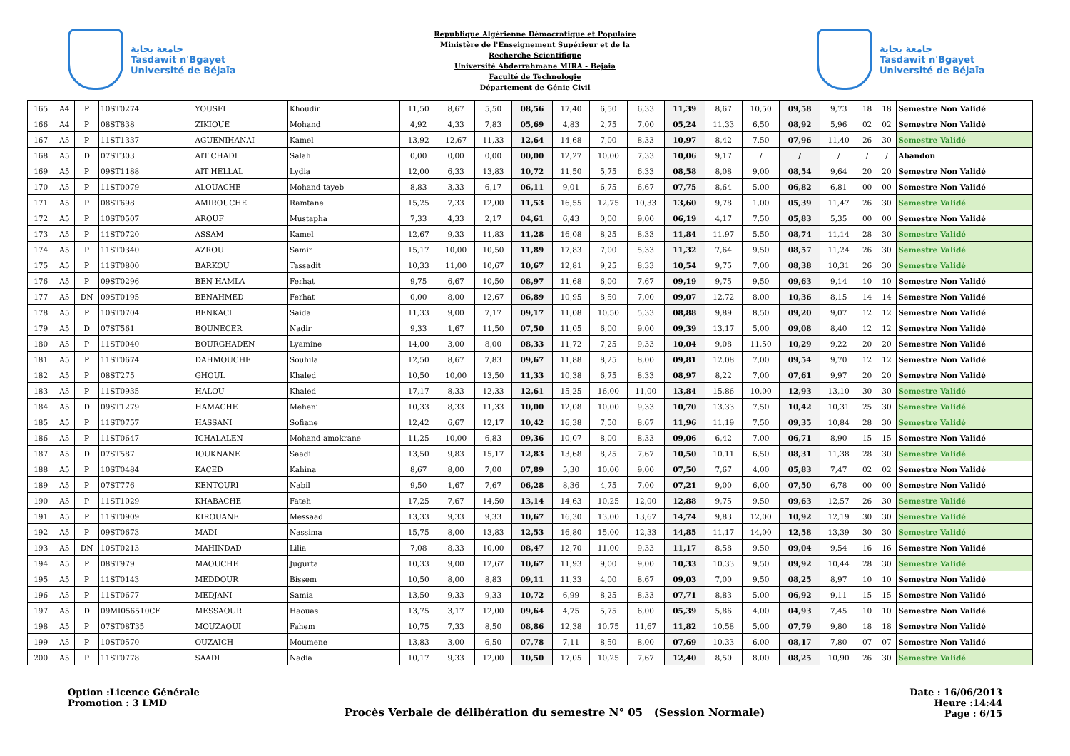جامعة بجاية
Tasdawit n'Bgayet
Université de Béjaïa
République Algérienne Démocratique et Populaire
Ministère de l'Enseignement Supérieur et de la
Recherche Scientifique
Université Abderrahmane MIRA - Bejaia
Faculté de Technologie
Département de Génie Civil
جامعة بجاية
Tasdawit n'Bgayet
Université de Béjaïa
| 165 | A4 | P | 10ST0274 | YOUSFI | Khoudir | 11,50 | 8,67 | 5,50 | 08,56 | 17,40 | 6,50 | 6,33 | 11,39 | 8,67 | 10,50 | 09,58 | 9,73 | 18 | 18 | Semestre Non Validé |
| 166 | A4 | P | 08ST838 | ZIKIOUE | Mohand | 4,92 | 4,33 | 7,83 | 05,69 | 4,83 | 2,75 | 7,00 | 05,24 | 11,33 | 6,50 | 08,92 | 5,96 | 02 | 02 | Semestre Non Validé |
| 167 | A5 | P | 11ST1337 | AGUENIHANAI | Kamel | 13,92 | 12,67 | 11,33 | 12,64 | 14,68 | 7,00 | 8,33 | 10,97 | 8,42 | 7,50 | 07,96 | 11,40 | 26 | 30 | Semestre Validé |
| 168 | A5 | D | 07ST303 | AIT CHADI | Salah | 0,00 | 0,00 | 0,00 | 00,00 | 12,27 | 10,00 | 7,33 | 10,06 | 9,17 | / | / | / | / | / | Abandon |
| 169 | A5 | P | 09ST1188 | AIT HELLAL | Lydia | 12,00 | 6,33 | 13,83 | 10,72 | 11,50 | 5,75 | 6,33 | 08,58 | 8,08 | 9,00 | 08,54 | 9,64 | 20 | 20 | Semestre Non Validé |
| 170 | A5 | P | 11ST0079 | ALOUACHE | Mohand tayeb | 8,83 | 3,33 | 6,17 | 06,11 | 9,01 | 6,75 | 6,67 | 07,75 | 8,64 | 5,00 | 06,82 | 6,81 | 00 | 00 | Semestre Non Validé |
| 171 | A5 | P | 08ST698 | AMIROUCHE | Ramtane | 15,25 | 7,33 | 12,00 | 11,53 | 16,55 | 12,75 | 10,33 | 13,60 | 9,78 | 1,00 | 05,39 | 11,47 | 26 | 30 | Semestre Validé |
| 172 | A5 | P | 10ST0507 | AROUF | Mustapha | 7,33 | 4,33 | 2,17 | 04,61 | 6,43 | 0,00 | 9,00 | 06,19 | 4,17 | 7,50 | 05,83 | 5,35 | 00 | 00 | Semestre Non Validé |
| 173 | A5 | P | 11ST0720 | ASSAM | Kamel | 12,67 | 9,33 | 11,83 | 11,28 | 16,08 | 8,25 | 8,33 | 11,84 | 11,97 | 5,50 | 08,74 | 11,14 | 28 | 30 | Semestre Validé |
| 174 | A5 | P | 11ST0340 | AZROU | Samir | 15,17 | 10,00 | 10,50 | 11,89 | 17,83 | 7,00 | 5,33 | 11,32 | 7,64 | 9,50 | 08,57 | 11,24 | 26 | 30 | Semestre Validé |
| 175 | A5 | P | 11ST0800 | BARKOU | Tassadit | 10,33 | 11,00 | 10,67 | 10,67 | 12,81 | 9,25 | 8,33 | 10,54 | 9,75 | 7,00 | 08,38 | 10,31 | 26 | 30 | Semestre Validé |
| 176 | A5 | P | 09ST0296 | BEN HAMLA | Ferhat | 9,75 | 6,67 | 10,50 | 08,97 | 11,68 | 6,00 | 7,67 | 09,19 | 9,75 | 9,50 | 09,63 | 9,14 | 10 | 10 | Semestre Non Validé |
| 177 | A5 | DN | 09ST0195 | BENAHMED | Ferhat | 0,00 | 8,00 | 12,67 | 06,89 | 10,95 | 8,50 | 7,00 | 09,07 | 12,72 | 8,00 | 10,36 | 8,15 | 14 | 14 | Semestre Non Validé |
| 178 | A5 | P | 10ST0704 | BENKACI | Saida | 11,33 | 9,00 | 7,17 | 09,17 | 11,08 | 10,50 | 5,33 | 08,88 | 9,89 | 8,50 | 09,20 | 9,07 | 12 | 12 | Semestre Non Validé |
| 179 | A5 | D | 07ST561 | BOUNECER | Nadir | 9,33 | 1,67 | 11,50 | 07,50 | 11,05 | 6,00 | 9,00 | 09,39 | 13,17 | 5,00 | 09,08 | 8,40 | 12 | 12 | Semestre Non Validé |
| 180 | A5 | P | 11ST0040 | BOURGHADEN | Lyamine | 14,00 | 3,00 | 8,00 | 08,33 | 11,72 | 7,25 | 9,33 | 10,04 | 9,08 | 11,50 | 10,29 | 9,22 | 20 | 20 | Semestre Non Validé |
| 181 | A5 | P | 11ST0674 | DAHMOUCHE | Souhila | 12,50 | 8,67 | 7,83 | 09,67 | 11,88 | 8,25 | 8,00 | 09,81 | 12,08 | 7,00 | 09,54 | 9,70 | 12 | 12 | Semestre Non Validé |
| 182 | A5 | P | 08ST275 | GHOUL | Khaled | 10,50 | 10,00 | 13,50 | 11,33 | 10,38 | 6,75 | 8,33 | 08,97 | 8,22 | 7,00 | 07,61 | 9,97 | 20 | 20 | Semestre Non Validé |
| 183 | A5 | P | 11ST0935 | HALOU | Khaled | 17,17 | 8,33 | 12,33 | 12,61 | 15,25 | 16,00 | 11,00 | 13,84 | 15,86 | 10,00 | 12,93 | 13,10 | 30 | 30 | Semestre Validé |
| 184 | A5 | D | 09ST1279 | HAMACHE | Meheni | 10,33 | 8,33 | 11,33 | 10,00 | 12,08 | 10,00 | 9,33 | 10,70 | 13,33 | 7,50 | 10,42 | 10,31 | 25 | 30 | Semestre Validé |
| 185 | A5 | P | 11ST0757 | HASSANI | Sofiane | 12,42 | 6,67 | 12,17 | 10,42 | 16,38 | 7,50 | 8,67 | 11,96 | 11,19 | 7,50 | 09,35 | 10,84 | 28 | 30 | Semestre Validé |
| 186 | A5 | P | 11ST0647 | ICHALALEN | Mohand amokrane | 11,25 | 10,00 | 6,83 | 09,36 | 10,07 | 8,00 | 8,33 | 09,06 | 6,42 | 7,00 | 06,71 | 8,90 | 15 | 15 | Semestre Non Validé |
| 187 | A5 | D | 07ST587 | IOUKNANE | Saadi | 13,50 | 9,83 | 15,17 | 12,83 | 13,68 | 8,25 | 7,67 | 10,50 | 10,11 | 6,50 | 08,31 | 11,38 | 28 | 30 | Semestre Validé |
| 188 | A5 | P | 10ST0484 | KACED | Kahina | 8,67 | 8,00 | 7,00 | 07,89 | 5,30 | 10,00 | 9,00 | 07,50 | 7,67 | 4,00 | 05,83 | 7,47 | 02 | 02 | Semestre Non Validé |
| 189 | A5 | P | 07ST776 | KENTOURI | Nabil | 9,50 | 1,67 | 7,67 | 06,28 | 8,36 | 4,75 | 7,00 | 07,21 | 9,00 | 6,00 | 07,50 | 6,78 | 00 | 00 | Semestre Non Validé |
| 190 | A5 | P | 11ST1029 | KHABACHE | Fateh | 17,25 | 7,67 | 14,50 | 13,14 | 14,63 | 10,25 | 12,00 | 12,88 | 9,75 | 9,50 | 09,63 | 12,57 | 26 | 30 | Semestre Validé |
| 191 | A5 | P | 11ST0909 | KIROUANE | Messaad | 13,33 | 9,33 | 9,33 | 10,67 | 16,30 | 13,00 | 13,67 | 14,74 | 9,83 | 12,00 | 10,92 | 12,19 | 30 | 30 | Semestre Validé |
| 192 | A5 | P | 09ST0673 | MADI | Nassima | 15,75 | 8,00 | 13,83 | 12,53 | 16,80 | 15,00 | 12,33 | 14,85 | 11,17 | 14,00 | 12,58 | 13,39 | 30 | 30 | Semestre Validé |
| 193 | A5 | DN | 10ST0213 | MAHINDAD | Lilia | 7,08 | 8,33 | 10,00 | 08,47 | 12,70 | 11,00 | 9,33 | 11,17 | 8,58 | 9,50 | 09,04 | 9,54 | 16 | 16 | Semestre Non Validé |
| 194 | A5 | P | 08ST979 | MAOUCHE | Jugurta | 10,33 | 9,00 | 12,67 | 10,67 | 11,93 | 9,00 | 9,00 | 10,33 | 10,33 | 9,50 | 09,92 | 10,44 | 28 | 30 | Semestre Validé |
| 195 | A5 | P | 11ST0143 | MEDDOUR | Bissem | 10,50 | 8,00 | 8,83 | 09,11 | 11,33 | 4,00 | 8,67 | 09,03 | 7,00 | 9,50 | 08,25 | 8,97 | 10 | 10 | Semestre Non Validé |
| 196 | A5 | P | 11ST0677 | MEDJANI | Samia | 13,50 | 9,33 | 9,33 | 10,72 | 6,99 | 8,25 | 8,33 | 07,71 | 8,83 | 5,00 | 06,92 | 9,11 | 15 | 15 | Semestre Non Validé |
| 197 | A5 | D | 09MI056510CF | MESSAOUR | Haouas | 13,75 | 3,17 | 12,00 | 09,64 | 4,75 | 5,75 | 6,00 | 05,39 | 5,86 | 4,00 | 04,93 | 7,45 | 10 | 10 | Semestre Non Validé |
| 198 | A5 | P | 07ST08T35 | MOUZAOUI | Fahem | 10,75 | 7,33 | 8,50 | 08,86 | 12,38 | 10,75 | 11,67 | 11,82 | 10,58 | 5,00 | 07,79 | 9,80 | 18 | 18 | Semestre Non Validé |
| 199 | A5 | P | 10ST0570 | OUZAICH | Moumene | 13,83 | 3,00 | 6,50 | 07,78 | 7,11 | 8,50 | 8,00 | 07,69 | 10,33 | 6,00 | 08,17 | 7,80 | 07 | 07 | Semestre Non Validé |
| 200 | A5 | P | 11ST0778 | SAADI | Nadia | 10,17 | 9,33 | 12,00 | 10,50 | 17,05 | 10,25 | 7,67 | 12,40 | 8,50 | 8,00 | 08,25 | 10,90 | 26 | 30 | Semestre Validé |
Option :Licence Générale
Promotion : 3 LMD
Procès Verbale de délibération du semestre N° 05 (Session Normale)
Date : 16/06/2013
Heure :14:44
Page : 6/15